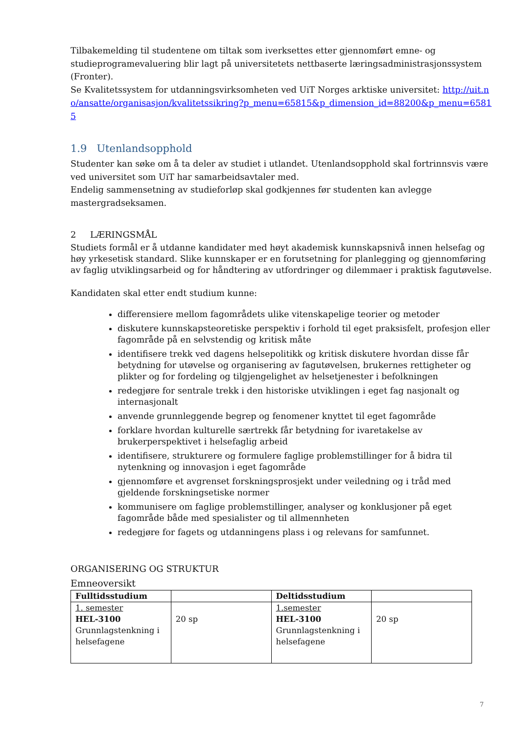Tilbakemelding til studentene om tiltak som iverksettes etter gjennomført emne- og studieprogramevaluering blir lagt på universitetets nettbaserte læringsadministrasjonssystem (Fronter).
Se Kvalitetssystem for utdanningsvirksomheten ved UiT Norges arktiske universitet: http://uit.no/ansatte/organisasjon/kvalitetssikring?p_menu=65815&p_dimension_id=88200&p_menu=65815
1.9 Utenlandsopphold
Studenter kan søke om å ta deler av studiet i utlandet. Utenlandsopphold skal fortrinnsvis være ved universitet som UiT har samarbeidsavtaler med.
Endelig sammensetning av studieforløp skal godkjennes før studenten kan avlegge mastergradseksamen.
2 LÆRINGSMÅL
Studiets formål er å utdanne kandidater med høyt akademisk kunnskapsnivå innen helsefag og høy yrkesetisk standard. Slike kunnskaper er en forutsetning for planlegging og gjennomføring av faglig utviklingsarbeid og for håndtering av utfordringer og dilemmaer i praktisk fagutøvelse.
Kandidaten skal etter endt studium kunne:
differensiere mellom fagområdets ulike vitenskapelige teorier og metoder
diskutere kunnskapsteoretiske perspektiv i forhold til eget praksisfelt, profesjon eller fagområde på en selvstendig og kritisk måte
identifisere trekk ved dagens helsepolitikk og kritisk diskutere hvordan disse får betydning for utøvelse og organisering av fagutøvelsen, brukernes rettigheter og plikter og for fordeling og tilgjengelighet av helsetjenester i befolkningen
redegjøre for sentrale trekk i den historiske utviklingen i eget fag nasjonalt og internasjonalt
anvende grunnleggende begrep og fenomener knyttet til eget fagområde
forklare hvordan kulturelle særtrekk får betydning for ivaretakelse av brukerperspektivet i helsefaglig arbeid
identifisere, strukturere og formulere faglige problemstillinger for å bidra til nytenkning og innovasjon i eget fagområde
gjennomføre et avgrenset forskningsprosjekt under veiledning og i tråd med gjeldende forskningsetiske normer
kommunisere om faglige problemstillinger, analyser og konklusjoner på eget fagområde både med spesialister og til allmennheten
redegjøre for fagets og utdanningens plass i og relevans for samfunnet.
ORGANISERING OG STRUKTUR
Emneoversikt
| Fulltidsstudium | | Deltidsstudium | |
| 1. semester HEL-3100 Grunnlagstenkning i helsefagene | 20 sp | 1.semester HEL-3100 Grunnlagstenkning i helsefagene | 20 sp |
7